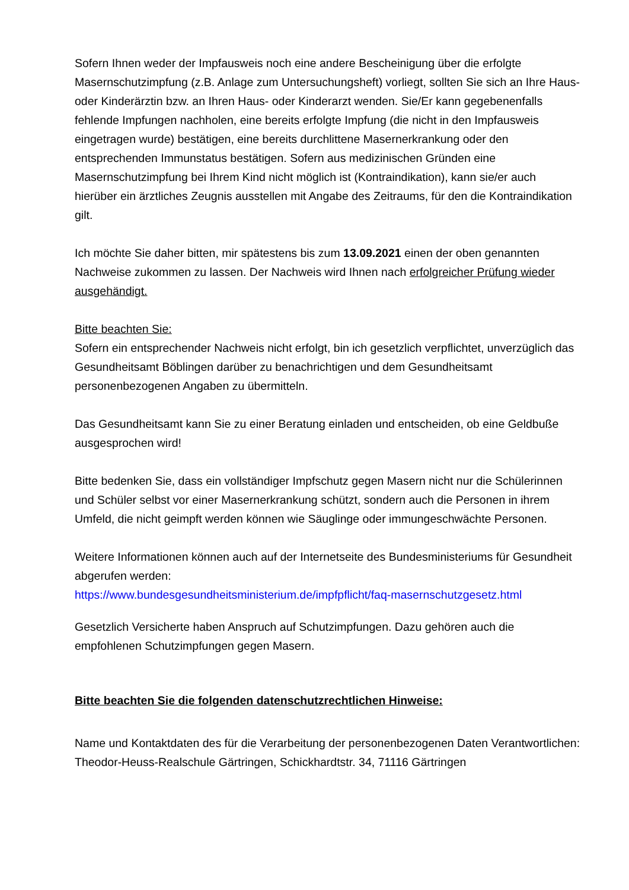Sofern Ihnen weder der Impfausweis noch eine andere Bescheinigung über die erfolgte Masernschutzimpfung (z.B. Anlage zum Untersuchungsheft) vorliegt, sollten Sie sich an Ihre Haus- oder Kinderärztin bzw. an Ihren Haus- oder Kinderarzt wenden. Sie/Er kann gegebenenfalls fehlende Impfungen nachholen, eine bereits erfolgte Impfung (die nicht in den Impfausweis eingetragen wurde) bestätigen, eine bereits durchlittene Masernerkrankung oder den entsprechenden Immunstatus bestätigen. Sofern aus medizinischen Gründen eine Masernschutzimpfung bei Ihrem Kind nicht möglich ist (Kontraindikation), kann sie/er auch hierüber ein ärztliches Zeugnis ausstellen mit Angabe des Zeitraums, für den die Kontraindikation gilt.
Ich möchte Sie daher bitten, mir spätestens bis zum 13.09.2021 einen der oben genannten Nachweise zukommen zu lassen. Der Nachweis wird Ihnen nach erfolgreicher Prüfung wieder ausgehändigt.
Bitte beachten Sie:
Sofern ein entsprechender Nachweis nicht erfolgt, bin ich gesetzlich verpflichtet, unverzüglich das Gesundheitsamt Böblingen darüber zu benachrichtigen und dem Gesundheitsamt personenbezogenen Angaben zu übermitteln.
Das Gesundheitsamt kann Sie zu einer Beratung einladen und entscheiden, ob eine Geldbuße ausgesprochen wird!
Bitte bedenken Sie, dass ein vollständiger Impfschutz gegen Masern nicht nur die Schülerinnen und Schüler selbst vor einer Masernerkrankung schützt, sondern auch die Personen in ihrem Umfeld, die nicht geimpft werden können wie Säuglinge oder immungeschwächte Personen.
Weitere Informationen können auch auf der Internetseite des Bundesministeriums für Gesundheit abgerufen werden:
https://www.bundesgesundheitsministerium.de/impfpflicht/faq-masernschutzgesetz.html
Gesetzlich Versicherte haben Anspruch auf Schutzimpfungen. Dazu gehören auch die empfohlenen Schutzimpfungen gegen Masern.
Bitte beachten Sie die folgenden datenschutzrechtlichen Hinweise:
Name und Kontaktdaten des für die Verarbeitung der personenbezogenen Daten Verantwortlichen: Theodor-Heuss-Realschule Gärtringen, Schickhardtstr. 34, 71116 Gärtringen